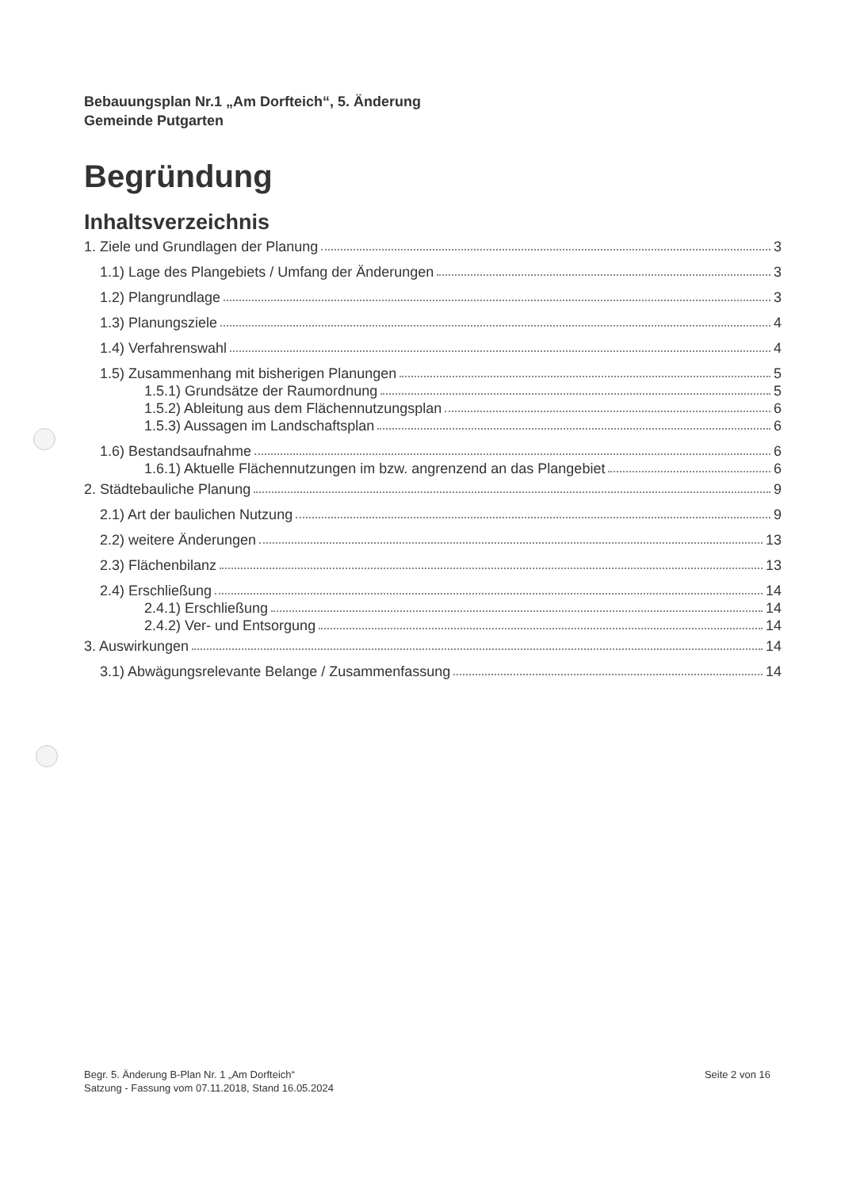Bebauungsplan Nr.1 „Am Dorfteich“, 5. Änderung
Gemeinde Putgarten
Begründung
Inhaltsverzeichnis
1. Ziele und Grundlagen der Planung 3
1.1) Lage des Plangebiets / Umfang der Änderungen 3
1.2) Plangrundlage 3
1.3) Planungsziele 4
1.4) Verfahrenswahl 4
1.5) Zusammenhang mit bisherigen Planungen 5
1.5.1) Grundsätze der Raumordnung 5
1.5.2) Ableitung aus dem Flächennutzungsplan 6
1.5.3) Aussagen im Landschaftsplan 6
1.6) Bestandsaufnahme 6
1.6.1) Aktuelle Flächennutzungen im bzw. angrenzend an das Plangebiet 6
2. Städtebauliche Planung 9
2.1) Art der baulichen Nutzung 9
2.2) weitere Änderungen 13
2.3) Flächenbilanz 13
2.4) Erschließung 14
2.4.1) Erschließung 14
2.4.2) Ver- und Entsorgung 14
3. Auswirkungen 14
3.1) Abwägungsrelevante Belange / Zusammenfassung 14
Begr. 5. Änderung B-Plan Nr. 1 „Am Dorfteich“
Satzung - Fassung vom 07.11.2018, Stand 16.05.2024
Seite 2 von 16